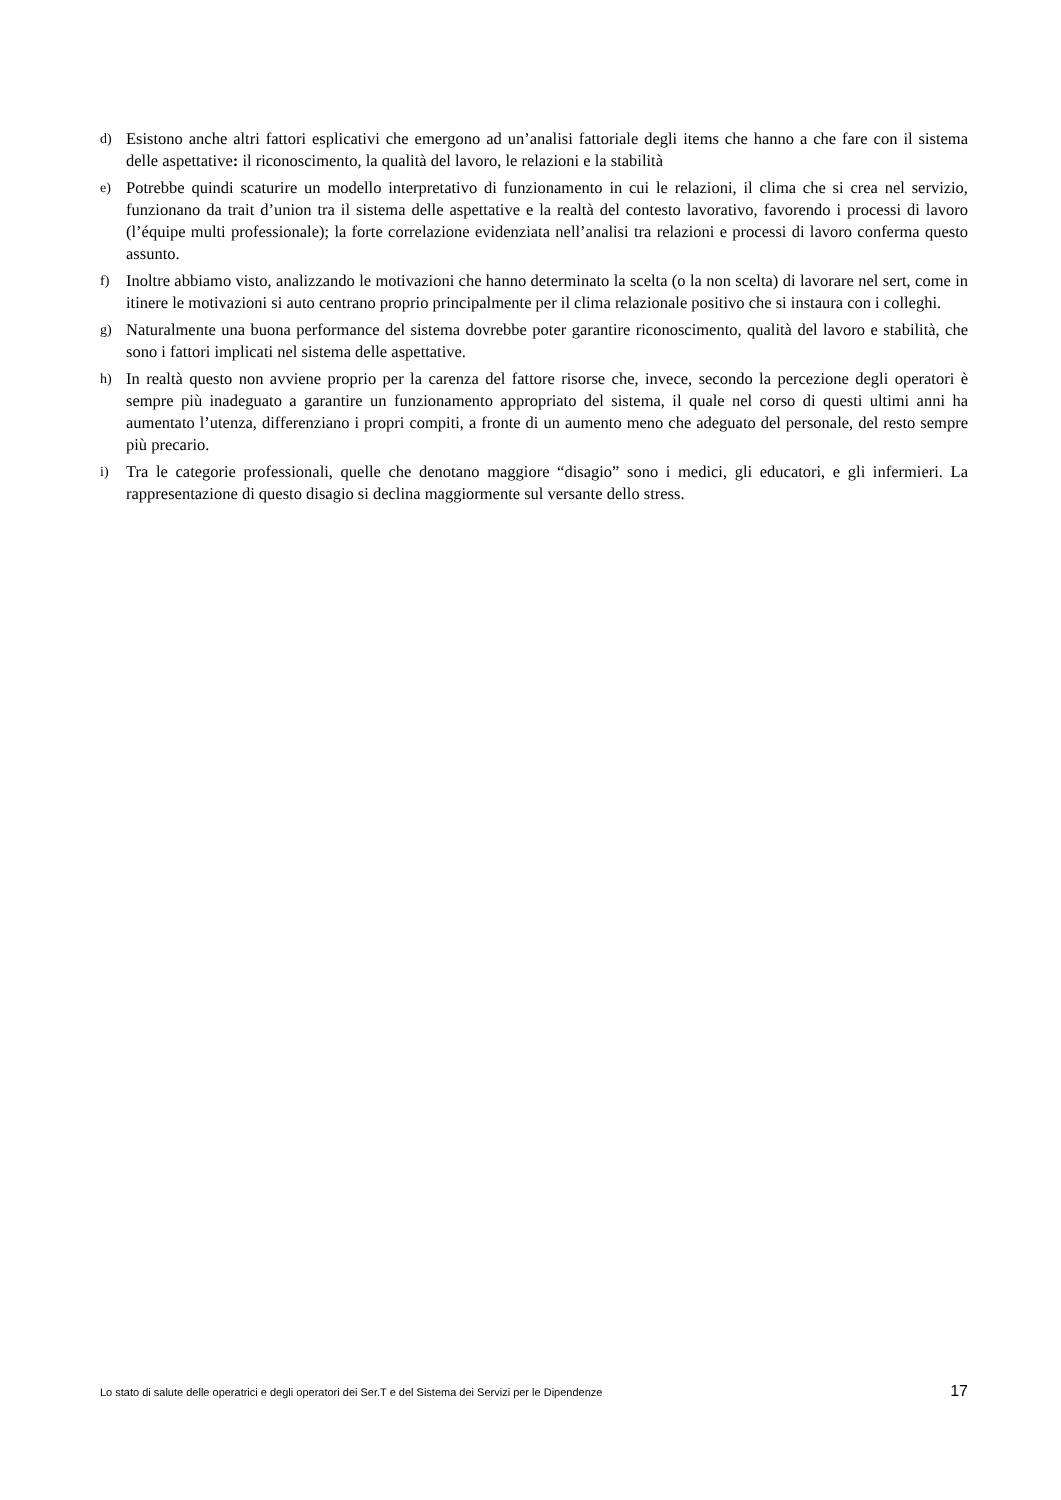d) Esistono anche altri fattori esplicativi che emergono ad un’analisi fattoriale degli items che hanno a che fare con il sistema delle aspettative: il riconoscimento, la qualità del lavoro, le relazioni e la stabilità
e) Potrebbe quindi scaturire un modello interpretativo di funzionamento in cui le relazioni, il clima che si crea nel servizio, funzionano da trait d’union tra il sistema delle aspettative e la realtà del contesto lavorativo, favorendo i processi di lavoro (l’équipe multi professionale); la forte correlazione evidenziata nell’analisi tra relazioni e processi di lavoro conferma questo assunto.
f) Inoltre abbiamo visto, analizzando le motivazioni che hanno determinato la scelta (o la non scelta) di lavorare nel sert, come in itinere le motivazioni si auto centrano proprio principalmente per il clima relazionale positivo che si instaura con i colleghi.
g) Naturalmente una buona performance del sistema dovrebbe poter garantire riconoscimento, qualità del lavoro e stabilità, che sono i fattori implicati nel sistema delle aspettative.
h) In realtà questo non avviene proprio per la carenza del fattore risorse che, invece, secondo la percezione degli operatori è sempre più inadeguato a garantire un funzionamento appropriato del sistema, il quale nel corso di questi ultimi anni ha aumentato l’utenza, differenziano i propri compiti, a fronte di un aumento meno che adeguato del personale, del resto sempre più precario.
i) Tra le categorie professionali, quelle che denotano maggiore “disagio” sono i medici, gli educatori, e gli infermieri. La rappresentazione di questo disagio si declina maggiormente sul versante dello stress.
Lo stato di salute delle operatrici e degli operatori dei Ser.T e del Sistema dei Servizi per le Dipendenze 17